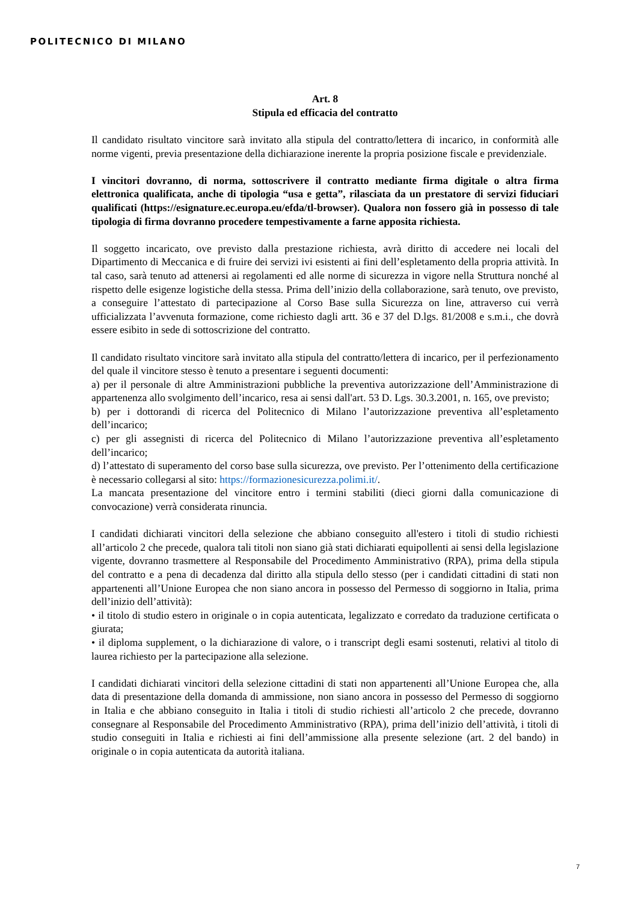POLITECNICO DI MILANO
Art. 8
Stipula ed efficacia del contratto
Il candidato risultato vincitore sarà invitato alla stipula del contratto/lettera di incarico, in conformità alle norme vigenti, previa presentazione della dichiarazione inerente la propria posizione fiscale e previdenziale.
I vincitori dovranno, di norma, sottoscrivere il contratto mediante firma digitale o altra firma elettronica qualificata, anche di tipologia “usa e getta”, rilasciata da un prestatore di servizi fiduciari qualificati (https://esignature.ec.europa.eu/efda/tl-browser). Qualora non fossero già in possesso di tale tipologia di firma dovranno procedere tempestivamente a farne apposita richiesta.
Il soggetto incaricato, ove previsto dalla prestazione richiesta, avrà diritto di accedere nei locali del Dipartimento di Meccanica e di fruire dei servizi ivi esistenti ai fini dell’espletamento della propria attività. In tal caso, sarà tenuto ad attenersi ai regolamenti ed alle norme di sicurezza in vigore nella Struttura nonché al rispetto delle esigenze logistiche della stessa. Prima dell’inizio della collaborazione, sarà tenuto, ove previsto, a conseguire l’attestato di partecipazione al Corso Base sulla Sicurezza on line, attraverso cui verrà ufficializzata l’avvenuta formazione, come richiesto dagli artt. 36 e 37 del D.lgs. 81/2008 e s.m.i., che dovrà essere esibito in sede di sottoscrizione del contratto.
Il candidato risultato vincitore sarà invitato alla stipula del contratto/lettera di incarico, per il perfezionamento del quale il vincitore stesso è tenuto a presentare i seguenti documenti:
a) per il personale di altre Amministrazioni pubbliche la preventiva autorizzazione dell’Amministrazione di appartenenza allo svolgimento dell’incarico, resa ai sensi dall'art. 53 D. Lgs. 30.3.2001, n. 165, ove previsto;
b) per i dottorandi di ricerca del Politecnico di Milano l’autorizzazione preventiva all’espletamento dell’incarico;
c) per gli assegnisti di ricerca del Politecnico di Milano l’autorizzazione preventiva all’espletamento dell’incarico;
d) l’attestato di superamento del corso base sulla sicurezza, ove previsto. Per l’ottenimento della certificazione è necessario collegarsi al sito: https://formazionesicurezza.polimi.it/.
La mancata presentazione del vincitore entro i termini stabiliti (dieci giorni dalla comunicazione di convocazione) verrà considerata rinuncia.
I candidati dichiarati vincitori della selezione che abbiano conseguito all'estero i titoli di studio richiesti all’articolo 2 che precede, qualora tali titoli non siano già stati dichiarati equipollenti ai sensi della legislazione vigente, dovranno trasmettere al Responsabile del Procedimento Amministrativo (RPA), prima della stipula del contratto e a pena di decadenza dal diritto alla stipula dello stesso (per i candidati cittadini di stati non appartenenti all’Unione Europea che non siano ancora in possesso del Permesso di soggiorno in Italia, prima dell’inizio dell’attività):
• il titolo di studio estero in originale o in copia autenticata, legalizzato e corredato da traduzione certificata o giurata;
• il diploma supplement, o la dichiarazione di valore, o i transcript degli esami sostenuti, relativi al titolo di laurea richiesto per la partecipazione alla selezione.
I candidati dichiarati vincitori della selezione cittadini di stati non appartenenti all’Unione Europea che, alla data di presentazione della domanda di ammissione, non siano ancora in possesso del Permesso di soggiorno in Italia e che abbiano conseguito in Italia i titoli di studio richiesti all’articolo 2 che precede, dovranno consegnare al Responsabile del Procedimento Amministrativo (RPA), prima dell’inizio dell’attività, i titoli di studio conseguiti in Italia e richiesti ai fini dell’ammissione alla presente selezione (art. 2 del bando) in originale o in copia autenticata da autorità italiana.
7